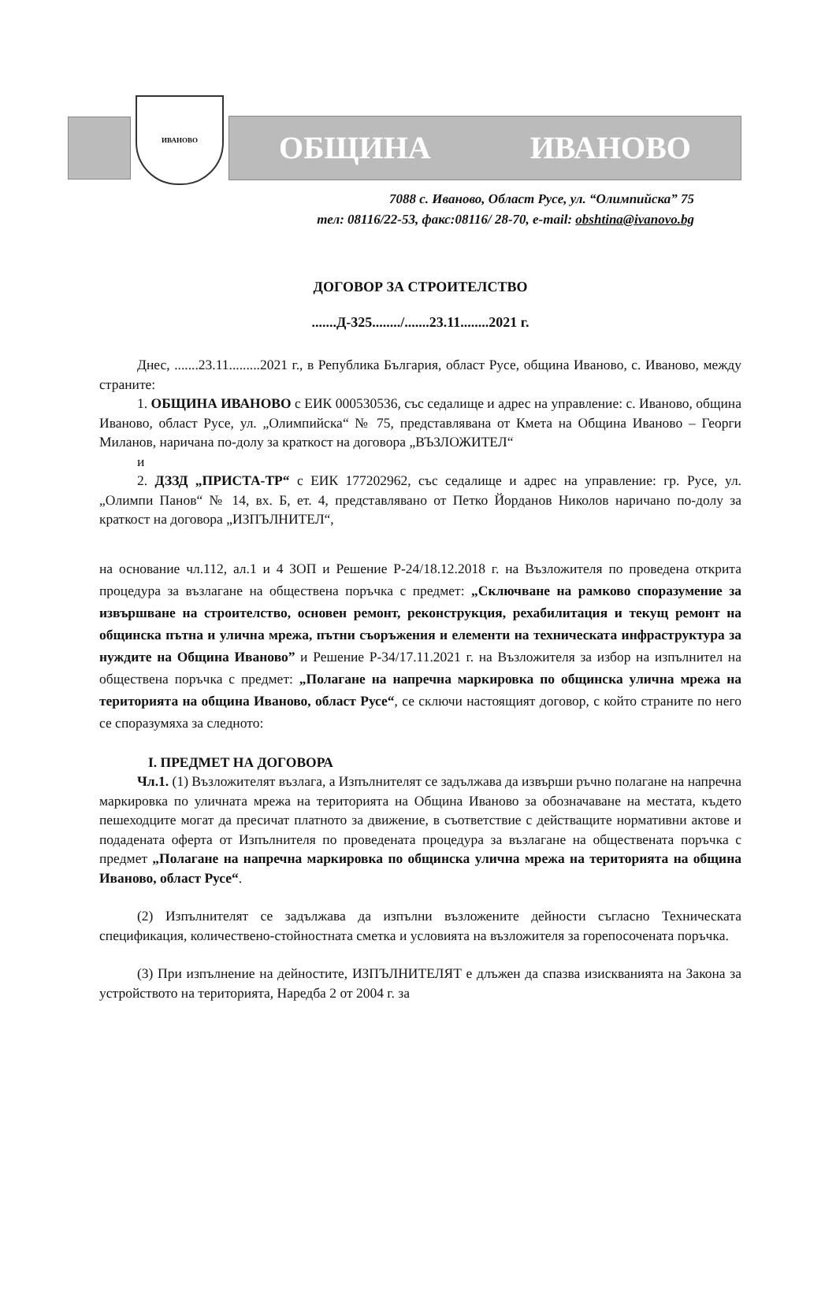ИВАНОВО
ОБЩИНА ИВАНОВО
7088 с. Иваново, Област Русе, ул. “Олимпийска” 75
тел: 08116/22-53, факс:08116/ 28-70, e-mail: obshtina@ivanovo.bg
ДОГОВОР ЗА СТРОИТЕЛСТВО
.......Д-325......../.......23.11........2021 г.
Днес, .......23.11.........2021 г., в Република България, област Русе, община Иваново, с. Иваново, между страните:
1. ОБЩИНА ИВАНОВО с ЕИК 000530536, със седалище и адрес на управление: с. Иваново, община Иваново, област Русе, ул. „Олимпийска“ № 75, представлявана от Кмета на Община Иваново – Георги Миланов, наричана по-долу за краткост на договора „ВЪЗЛОЖИТЕЛ“
и
2. ДЗЗД „ПРИСТА-ТР“ с ЕИК 177202962, със седалище и адрес на управление: гр. Русе, ул. „Олимпи Панов“ № 14, вх. Б, ет. 4, представлявано от Петко Йорданов Николов наричано по-долу за краткост на договора „ИЗПЪЛНИТЕЛ“,
на основание чл.112, ал.1 и 4 ЗОП и Решение Р-24/18.12.2018 г. на Възложителя по проведена открита процедура за възлагане на обществена поръчка с предмет: „Сключване на рамково споразумение за извършване на строителство, основен ремонт, реконструкция, рехабилитация и текущ ремонт на общинска пътна и улична мрежа, пътни съоръжения и елементи на техническата инфраструктура за нуждите на Община Иваново” и Решение Р-34/17.11.2021 г. на Възложителя за избор на изпълнител на обществена поръчка с предмет: „Полагане на напречна маркировка по общинска улична мрежа на територията на община Иваново, област Русе“, се сключи настоящият договор, с който страните по него се споразумяха за следното:
I. ПРЕДМЕТ НА ДОГОВОРА
Чл.1. (1) Възложителят възлага, а Изпълнителят се задължава да извърши ръчно полагане на напречна маркировка по уличната мрежа на територията на Община Иваново за обозначаване на местата, където пешеходците могат да пресичат платното за движение, в съответствие с действащите нормативни актове и подадената оферта от Изпълнителя по проведената процедура за възлагане на обществената поръчка с предмет „Полагане на напречна маркировка по общинска улична мрежа на територията на община Иваново, област Русе“.
(2) Изпълнителят се задължава да изпълни възложените дейности съгласно Техническата спецификация, количествено-стойностната сметка и условията на възложителя за горепосочената поръчка.
(3) При изпълнение на дейностите, ИЗПЪЛНИТЕЛЯТ е длъжен да спазва изискванията на Закона за устройството на територията, Наредба 2 от 2004 г. за